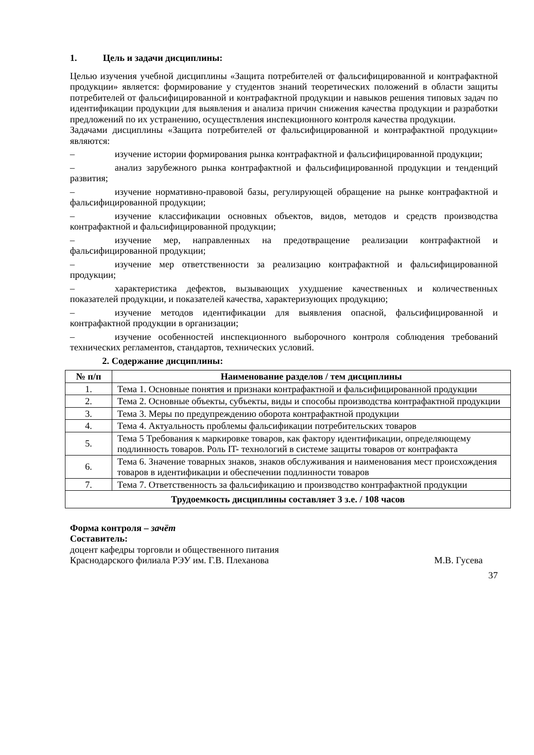1. Цель и задачи дисциплины:
Целью изучения учебной дисциплины «Защита потребителей от фальсифицированной и контрафактной продукции» является: формирование у студентов знаний теоретических положений в области защиты потребителей от фальсифицированной и контрафактной продукции и навыков решения типовых задач по идентификации продукции для выявления и анализа причин снижения качества продукции и разработки предложений по их устранению, осуществления инспекционного контроля качества продукции.
Задачами дисциплины «Защита потребителей от фальсифицированной и контрафактной продукции» являются:
– изучение истории формирования рынка контрафактной и фальсифицированной продукции;
– анализ зарубежного рынка контрафактной и фальсифицированной продукции и тенденций развития;
– изучение нормативно-правовой базы, регулирующей обращение на рынке контрафактной и фальсифицированной продукции;
– изучение классификации основных объектов, видов, методов и средств производства контрафактной и фальсифицированной продукции;
– изучение мер, направленных на предотвращение реализации контрафактной и фальсифицированной продукции;
– изучение мер ответственности за реализацию контрафактной и фальсифицированной продукции;
– характеристика дефектов, вызывающих ухудшение качественных и количественных показателей продукции, и показателей качества, характеризующих продукцию;
– изучение методов идентификации для выявления опасной, фальсифицированной и контрафактной продукции в организации;
– изучение особенностей инспекционного выборочного контроля соблюдения требований технических регламентов, стандартов, технических условий.
2. Содержание дисциплины:
| № п/п | Наименование разделов / тем дисциплины |
| --- | --- |
| 1. | Тема 1. Основные понятия и признаки контрафактной и фальсифицированной продукции |
| 2. | Тема 2. Основные объекты, субъекты, виды и способы производства контрафактной продукции |
| 3. | Тема 3. Меры по предупреждению оборота контрафактной продукции |
| 4. | Тема 4. Актуальность проблемы фальсификации потребительских товаров |
| 5. | Тема 5 Требования к маркировке товаров, как фактору идентификации, определяющему подлинность товаров. Роль IT- технологий в системе защиты товаров от контрафакта |
| 6. | Тема 6. Значение товарных знаков, знаков обслуживания и наименования мест происхождения товаров в идентификации и обеспечении подлинности товаров |
| 7. | Тема 7. Ответственность за фальсификацию и производство контрафактной продукции |
| Трудоемкость дисциплины составляет 3 з.е. / 108 часов | |
Форма контроля – зачёт
Составитель:
доцент кафедры торговли и общественного питания
Краснодарского филиала РЭУ им. Г.В. Плеханова М.В. Гусева
37